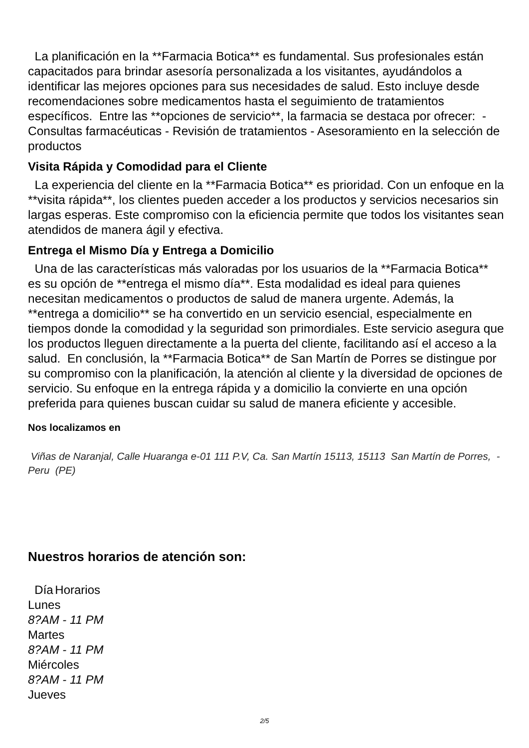La planificación en la **Farmacia Botica** es fundamental. Sus profesionales están capacitados para brindar asesoría personalizada a los visitantes, ayudándolos a identificar las mejores opciones para sus necesidades de salud. Esto incluye desde recomendaciones sobre medicamentos hasta el seguimiento de tratamientos específicos. Entre las **opciones de servicio**, la farmacia se destaca por ofrecer: - Consultas farmacéuticas - Revisión de tratamientos - Asesoramiento en la selección de productos
Visita Rápida y Comodidad para el Cliente
La experiencia del cliente en la **Farmacia Botica** es prioridad. Con un enfoque en la **visita rápida**, los clientes pueden acceder a los productos y servicios necesarios sin largas esperas. Este compromiso con la eficiencia permite que todos los visitantes sean atendidos de manera ágil y efectiva.
Entrega el Mismo Día y Entrega a Domicilio
Una de las características más valoradas por los usuarios de la **Farmacia Botica** es su opción de **entrega el mismo día**. Esta modalidad es ideal para quienes necesitan medicamentos o productos de salud de manera urgente. Además, la **entrega a domicilio** se ha convertido en un servicio esencial, especialmente en tiempos donde la comodidad y la seguridad son primordiales. Este servicio asegura que los productos lleguen directamente a la puerta del cliente, facilitando así el acceso a la salud. En conclusión, la **Farmacia Botica** de San Martín de Porres se distingue por su compromiso con la planificación, la atención al cliente y la diversidad de opciones de servicio. Su enfoque en la entrega rápida y a domicilio la convierte en una opción preferida para quienes buscan cuidar su salud de manera eficiente y accesible.
Nos localizamos en
Viñas de Naranjal, Calle Huaranga e-01 111 P.V, Ca. San Martín 15113, 15113 San Martín de Porres, - Peru (PE)
Nuestros horarios de atención son:
| Día | Horarios |
| --- | --- |
| Lunes | |
| 8?AM - 11 PM | |
| Martes | |
| 8?AM - 11 PM | |
| Miércoles | |
| 8?AM - 11 PM | |
| Jueves | |
2/5